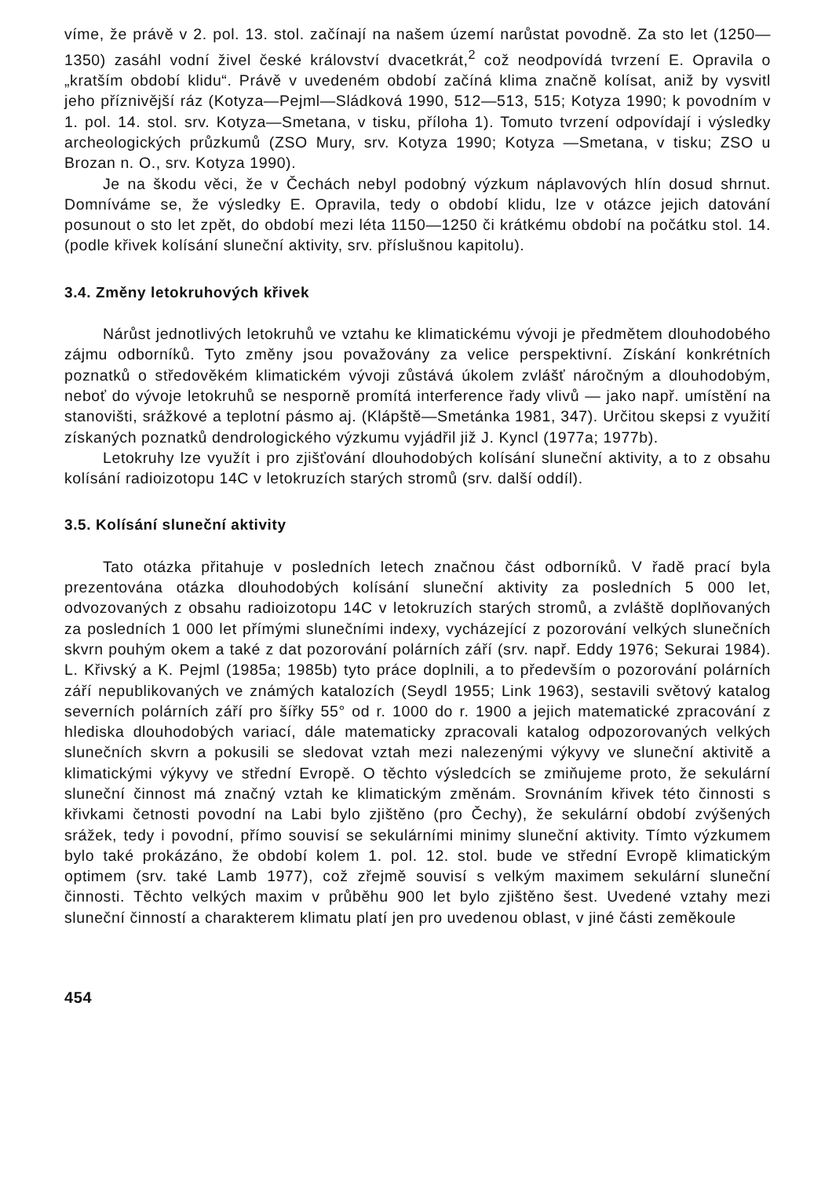víme, že právě v 2. pol. 13. stol. začínají na našem území narůstat povodně. Za sto let (1250—1350) zasáhl vodní živel české království dvacetkrát,<sup>2</sup> což neodpovídá tvrzení E. Opravila o „kratším období klidu“. Právě v uvedeném období začíná klima značně kolísat, aniž by vysvitl jeho příznivější ráz (Kotyza—Pejml—Sládková 1990, 512—513, 515; Kotyza 1990; k povodním v 1. pol. 14. stol. srv. Kotyza—Smetana, v tisku, příloha 1). Tomuto tvrzení odpovídají i výsledky archeologických průzkumů (ZSO Mury, srv. Kotyza 1990; Kotyza —Smetana, v tisku; ZSO u Brozan n. O., srv. Kotyza 1990).
Je na škodu věci, že v Čechách nebyl podobný výzkum náplavových hlín dosud shrnut. Domníváme se, že výsledky E. Opravila, tedy o období klidu, lze v otázce jejich datování posunout o sto let zpět, do období mezi léta 1150—1250 či krátkému období na počátku stol. 14. (podle křivek kolísání sluneční aktivity, srv. příslušnou kapitolu).
3.4. Změny letokruhových křivek
Nárůst jednotlivých letokruhů ve vztahu ke klimatickému vývoji je předmětem dlouhodobého zájmu odborníků. Tyto změny jsou považovány za velice perspektivní. Získání konkrétních poznatků o středověkém klimatickém vývoji zůstává úkolem zvlášť náročným a dlouhodobým, neboť do vývoje letokruhů se nesporně promítá interference řady vlivů — jako např. umístění na stanovišti, srážkové a teplotní pásmo aj. (Klápště—Smetánka 1981, 347). Určitou skepsi z využití získaných poznatků dendrologického výzkumu vyjádřil již J. Kyncl (1977a; 1977b).
Letokruhy lze využít i pro zjišťování dlouhodobých kolísání sluneční aktivity, a to z obsahu kolísání radioizotopu 14C v letokruzích starých stromů (srv. další oddíl).
3.5. Kolísání sluneční aktivity
Tato otázka přitahuje v posledních letech značnou část odborníků. V řadě prací byla prezentována otázka dlouhodobých kolísání sluneční aktivity za posledních 5 000 let, odvozovaných z obsahu radioizotopu 14C v letokruzích starých stromů, a zvláště doplňovaných za posledních 1 000 let přímými slunečními indexy, vycházející z pozorování velkých slunečních skvrn pouhým okem a také z dat pozorování polárních září (srv. např. Eddy 1976; Sekurai 1984). L. Křivský a K. Pejml (1985a; 1985b) tyto práce doplnili, a to především o pozorování polárních září nepublikovaných ve známých katalozích (Seydl 1955; Link 1963), sestavili světový katalog severních polárních září pro šířky 55° od r. 1000 do r. 1900 a jejich matematické zpracování z hlediska dlouhodobých variací, dále matematicky zpracovali katalog odpozorovaných velkých slunečních skvrn a pokusili se sledovat vztah mezi nalezenými výkyvy ve sluneční aktivitě a klimatickými výkyvy ve střední Evropě. O těchto výsledcích se zmiňujeme proto, že sekulární sluneční činnost má značný vztah ke klimatickým změnám. Srovnáním křivek této činnosti s křivkami četnosti povodní na Labi bylo zjištěno (pro Čechy), že sekulární období zvýšených srážek, tedy i povodní, přímo souvisí se sekulárními minimy sluneční aktivity. Tímto výzkumem bylo také prokázáno, že období kolem 1. pol. 12. stol. bude ve střední Evropě klimatickým optimem (srv. také Lamb 1977), což zřejmě souvisí s velkým maximem sekulární sluneční činnosti. Těchto velkých maxim v průběhu 900 let bylo zjištěno šest. Uvedené vztahy mezi sluneční činností a charakterem klimatu platí jen pro uvedenou oblast, v jiné části zeměkoule
454